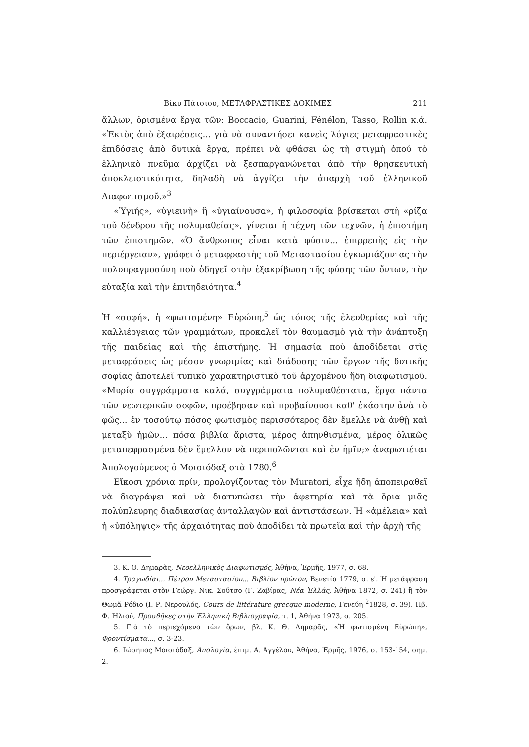Βίκυ Πάτσιου, ΜΕΤΑΦΡΑΣΤΙΚΕΣ ΔΟΚΙΜΕΣ 211
ἄλλων, ὁρισμένα ἔργα τῶν: Boccacio, Guarini, Fénélon, Tasso, Rollin κ.ά. «Ἐκτὸς ἀπὸ ἐξαιρέσεις... γιὰ νὰ συναντήσει κανεὶς λόγιες μεταφραστικὲς ἐπιδόσεις ἀπὸ δυτικὰ ἔργα, πρέπει νὰ φθάσει ὡς τὴ στιγμὴ ὁπού τὸ ἑλληνικὸ πνεῦμα ἀρχίζει νὰ ξεσπαργανώνεται ἀπὸ τὴν θρησκευτικὴ ἀποκλειστικότητα, δηλαδὴ νὰ ἀγγίζει τὴν ἀπαρχὴ τοῦ ἑλληνικοῦ Διαφωτισμοῦ.»<sup>3</sup>
«Ὑγιής», «ὑγιεινὴ» ἢ «ὑγιαίνουσα», ἡ φιλοσοφία βρίσκεται στὴ «ρίζα τοῦ δένδρου τῆς πολυμαθείας», γίνεται ἡ τέχνη τῶν τεχνῶν, ἡ ἐπιστήμη τῶν ἐπιστημῶν. «Ὁ ἄνθρωπος εἶναι κατὰ φύσιν... ἐπιρρεπὴς εἰς τὴν περιέργειαν», γράφει ὁ μεταφραστὴς τοῦ Μεταστασίου ἐγκωμιάζοντας τὴν πολυπραγμοσύνη ποὺ ὁδηγεῖ στὴν ἐξακρίβωση τῆς φύσης τῶν ὄντων, τὴν εὐταξία καὶ τὴν ἐπιτηδειότητα.<sup>4</sup>
Ἡ «σοφή», ἡ «φωτισμένη» Εὐρώπη,<sup>5</sup> ὡς τόπος τῆς ἐλευθερίας καὶ τῆς καλλιέργειας τῶν γραμμάτων, προκαλεῖ τὸν θαυμασμὸ γιὰ τὴν ἀνάπτυξη τῆς παιδείας καὶ τῆς ἐπιστήμης. Ἡ σημασία ποὺ ἀποδίδεται στὶς μεταφράσεις ὡς μέσον γνωριμίας καὶ διάδοσης τῶν ἔργων τῆς δυτικῆς σοφίας ἀποτελεῖ τυπικὸ χαρακτηριστικὸ τοῦ ἀρχομένου ἤδη διαφωτισμοῦ. «Μυρία συγγράμματα καλά, συγγράμματα πολυμαθέστατα, ἔργα πάντα τῶν νεωτερικῶν σοφῶν, προέβησαν καὶ προβαίνουσι καθ' ἑκάστην ἀνὰ τὸ φῶς... ἐν τοσούτῳ πόσος φωτισμὸς περισσότερος δὲν ἔμελλε νὰ ἀνθῇ καὶ μεταξὺ ἡμῶν... πόσα βιβλία ἄριστα, μέρος ἀπηνθισμένα, μέρος ὁλικῶς μεταπεφρασμένα δὲν ἔμελλον νὰ περιπολῶνται καὶ ἐν ἡμῖν;» ἀναρωτιέται Ἀπολογούμενος ὁ Μοισιόδαξ στὰ 1780.<sup>6</sup>
Εἴκοσι χρόνια πρίν, προλογίζοντας τὸν Muratori, εἶχε ἤδη ἀποπειραθεῖ νὰ διαγράψει καὶ νὰ διατυπώσει τὴν ἀφετηρία καὶ τὰ ὅρια μιᾶς πολύπλευρης διαδικασίας ἀνταλλαγῶν καὶ ἀντιστάσεων. Ἡ «ἀμέλεια» καὶ ἡ «ὑπόληψις» τῆς ἀρχαιότητας ποὺ ἀποδίδει τὰ πρωτεῖα καὶ τὴν ἀρχὴ τῆς
3. Κ. Θ. Δημαρᾶς, Νεοελληνικὸς Διαφωτισμός, Ἀθήνα, Ἑρμῆς, 1977, σ. 68.
4. Τραγωδίαι... Πέτρου Μεταστασίου... Βιβλίον πρῶτον, Βενετία 1779, σ. ε'. Ἡ μετάφραση προσγράφεται στὸν Γεώργ. Νικ. Σοῦτσο (Γ. Ζαβίρας, Νέα Ἑλλάς, Ἀθήνα 1872, σ. 241) ἢ τὸν Θωμᾶ Ρόδιο (Ι. Ρ. Νερουλός, Cours de littérature grecque moderne, Γενεύη <sup>2</sup>1828, σ. 39). Πβ. Φ. Ἠλιού, Προσθῆκες στὴν Ἑλληνικὴ Βιβλιογραφία, τ. 1, Ἀθήνα 1973, σ. 205.
5. Γιὰ τὸ περιεχόμενο τῶν ὅρων, βλ. Κ. Θ. Δημαρᾶς, «Ἡ φωτισμένη Εὐρώπη», Φροντίσματα..., σ. 3-23.
6. Ἰώσηπος Μοισιόδαξ, Ἀπολογία, ἐπιμ. Α. Ἀγγέλου, Ἀθήνα, Ἑρμῆς, 1976, σ. 153-154, σημ. 2.